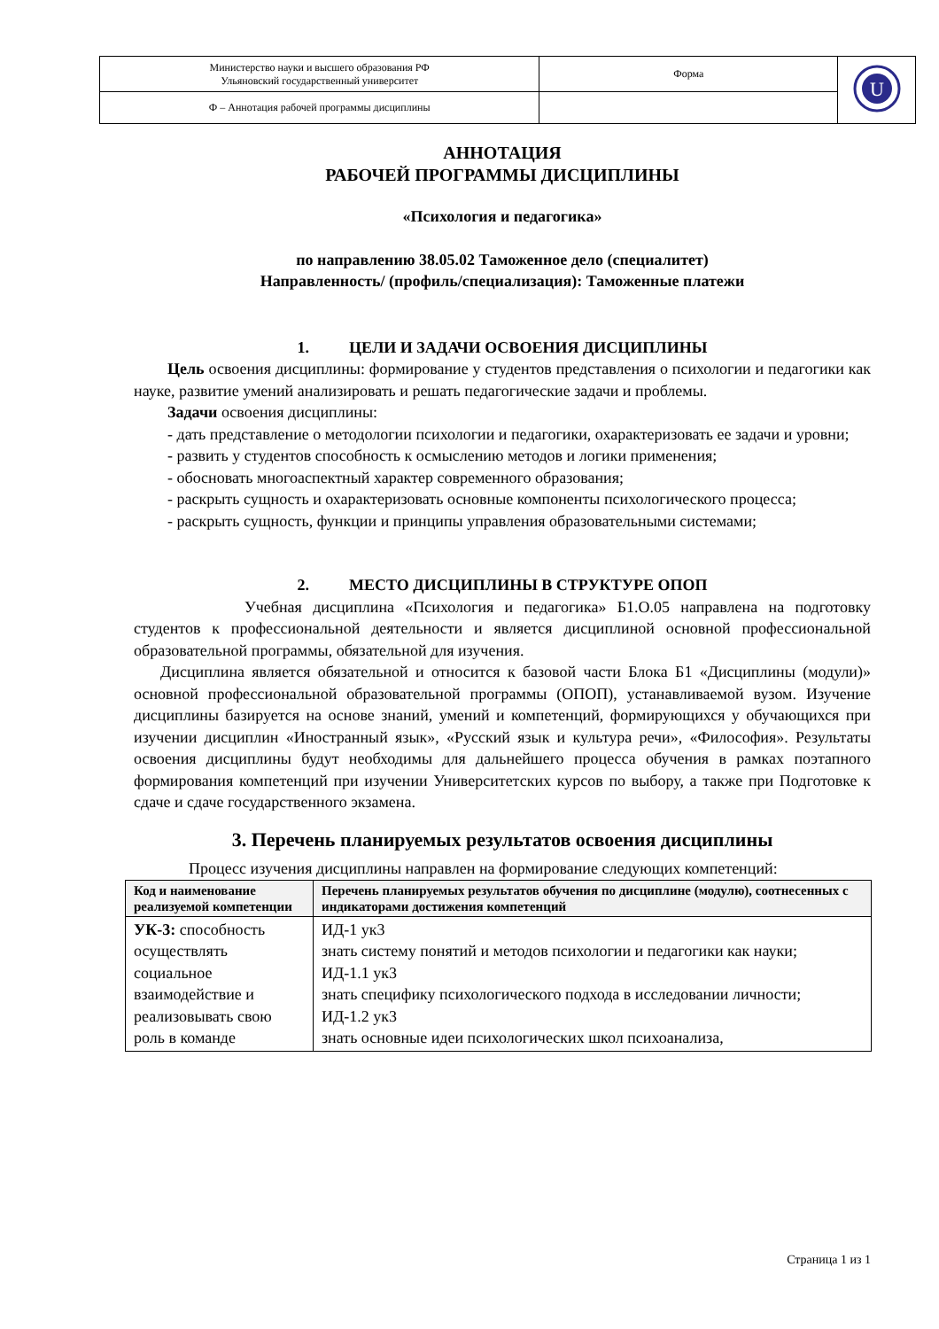| Министерство науки и высшего образования РФ Ульяновский государственный университет | Форма | U |
| Ф – Аннотация рабочей программы дисциплины | | |
АННОТАЦИЯ
РАБОЧЕЙ ПРОГРАММЫ ДИСЦИПЛИНЫ
«Психология и педагогика»
по направлению 38.05.02 Таможенное дело (специалитет)
Направленность/ (профиль/специализация): Таможенные платежи
1. ЦЕЛИ И ЗАДАЧИ ОСВОЕНИЯ ДИСЦИПЛИНЫ
Цель освоения дисциплины: формирование у студентов представления о психологии и педагогики как науке, развитие умений анализировать и решать педагогические задачи и проблемы.
Задачи освоения дисциплины:
- дать представление о методологии психологии и педагогики, охарактеризовать ее задачи и уровни;
- развить у студентов способность к осмыслению методов и логики применения;
- обосновать многоаспектный характер современного образования;
- раскрыть сущность и охарактеризовать основные компоненты психологического процесса;
- раскрыть сущность, функции и принципы управления образовательными системами;
2. МЕСТО ДИСЦИПЛИНЫ В СТРУКТУРЕ ОПОП
Учебная дисциплина «Психология и педагогика» Б1.О.05 направлена на подготовку студентов к профессиональной деятельности и является дисциплиной основной профессиональной образовательной программы, обязательной для изучения.
Дисциплина является обязательной и относится к базовой части Блока Б1 «Дисциплины (модули)» основной профессиональной образовательной программы (ОПОП), устанавливаемой вузом. Изучение дисциплины базируется на основе знаний, умений и компетенций, формирующихся у обучающихся при изучении дисциплин «Иностранный язык», «Русский язык и культура речи», «Философия». Результаты освоения дисциплины будут необходимы для дальнейшего процесса обучения в рамках поэтапного формирования компетенций при изучении Университетских курсов по выбору, а также при Подготовке к сдаче и сдаче государственного экзамена.
3. Перечень планируемых результатов освоения дисциплины
Процесс изучения дисциплины направлен на формирование следующих компетенций:
| Код и наименование реализуемой компетенции | Перечень планируемых результатов обучения по дисциплине (модулю), соотнесенных с индикаторами достижения компетенций |
| --- | --- |
| УК-3: способность осуществлять социальное взаимодействие и реализовывать свою роль в команде | ИД-1 ук3 знать систему понятий и методов психологии и педагогики как науки; ИД-1.1 ук3 знать специфику психологического подхода в исследовании личности; ИД-1.2 ук3 знать основные идеи психологических школ психоанализа, |
Страница 1 из 1